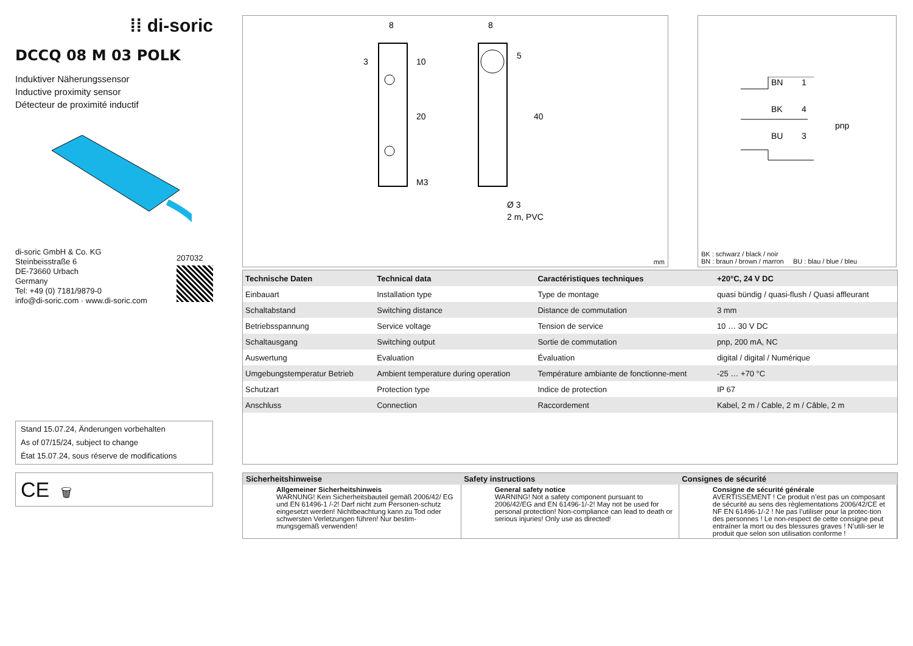⁞⁞ di-soric
DCCQ 08 M 03 POLK
Induktiver Näherungssensor
Inductive proximity sensor
Détecteur de proximité inductif
di-soric GmbH & Co. KG
Steinbeisstraße 6
DE-73660 Urbach
Germany
Tel: +49 (0) 7181/9879-0
info@di-soric.com · www.di-soric.com
207032
Stand 15.07.24, Änderungen vorbehalten
As of 07/15/24, subject to change
État 15.07.24, sous réserve de modifications
CE 🗑
8
8
3
10
20
40
5
M3
Ø 3
2 m, PVC
mm
BN
1
BK
4
BU
3
pnp
BK : schwarz / black / noir
BN : braun / brown / marron BU : blau / blue / bleu
| Technische Daten | Technical data | Caractéristiques techniques | +20°C, 24 V DC |
| --- | --- | --- | --- |
| Einbauart | Installation type | Type de montage | quasi bündig / quasi-flush / Quasi affleurant |
| Schaltabstand | Switching distance | Distance de commutation | 3 mm |
| Betriebsspannung | Service voltage | Tension de service | 10 … 30 V DC |
| Schaltausgang | Switching output | Sortie de commutation | pnp, 200 mA, NC |
| Auswertung | Evaluation | Évaluation | digital / digital / Numérique |
| Umgebungstemperatur Betrieb | Ambient temperature during operation | Température ambiante de fonctionne-ment | -25 … +70 °C |
| Schutzart | Protection type | Indice de protection | IP 67 |
| Anschluss | Connection | Raccordement | Kabel, 2 m / Cable, 2 m / Câble, 2 m |
| Sicherheitshinweise | Safety instructions | Consignes de sécurité |
| --- | --- | --- |
| Allgemeiner Sicherheitshinweis WARNUNG! Kein Sicherheitsbauteil gemäß 2006/42/ EG und EN 61496-1 /-2! Darf nicht zum Personen-schutz eingesetzt werden! Nichtbeachtung kann zu Tod oder schwersten Verletzungen führen! Nur bestim-mungsgemäß verwenden! | General safety notice WARNING! Not a safety component pursuant to 2006/42/EG and EN 61496-1/-2! May not be used for personal protection! Non-compliance can lead to death or serious injuries! Only use as directed! | Consigne de sécurité générale AVERTISSEMENT ! Ce produit n’est pas un composant de sécurité au sens des règlementations 2006/42/CE et NF EN 61496-1/-2 ! Ne pas l’utiliser pour la protec-tion des personnes ! Le non-respect de cette consigne peut entraîner la mort ou des blessures graves ! N’utili-ser le produit que selon son utilisation conforme ! |